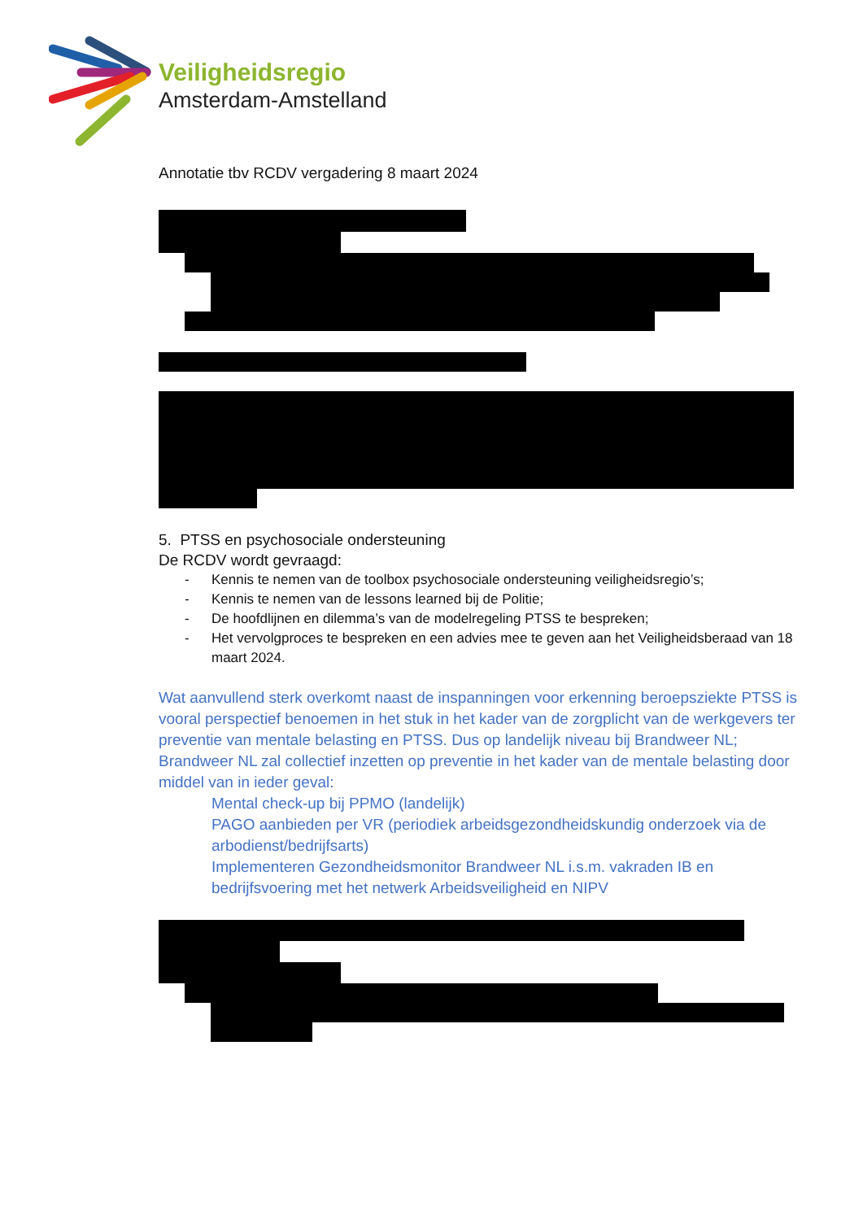Veiligheidsregio
Amsterdam-Amstelland
Annotatie tbv RCDV vergadering 8 maart 2024
5. PTSS en psychosociale ondersteuning
De RCDV wordt gevraagd:
- Kennis te nemen van de toolbox psychosociale ondersteuning veiligheidsregio’s;
- Kennis te nemen van de lessons learned bij de Politie;
- De hoofdlijnen en dilemma’s van de modelregeling PTSS te bespreken;
- Het vervolgproces te bespreken en een advies mee te geven aan het Veiligheidsberaad van 18 maart 2024.
Wat aanvullend sterk overkomt naast de inspanningen voor erkenning beroepsziekte PTSS is vooral perspectief benoemen in het stuk in het kader van de zorgplicht van de werkgevers ter preventie van mentale belasting en PTSS. Dus op landelijk niveau bij Brandweer NL;
Brandweer NL zal collectief inzetten op preventie in het kader van de mentale belasting door middel van in ieder geval:
Mental check-up bij PPMO (landelijk)
PAGO aanbieden per VR (periodiek arbeidsgezondheidskundig onderzoek via de arbodienst/bedrijfsarts)
Implementeren Gezondheidsmonitor Brandweer NL i.s.m. vakraden IB en bedrijfsvoering met het netwerk Arbeidsveiligheid en NIPV